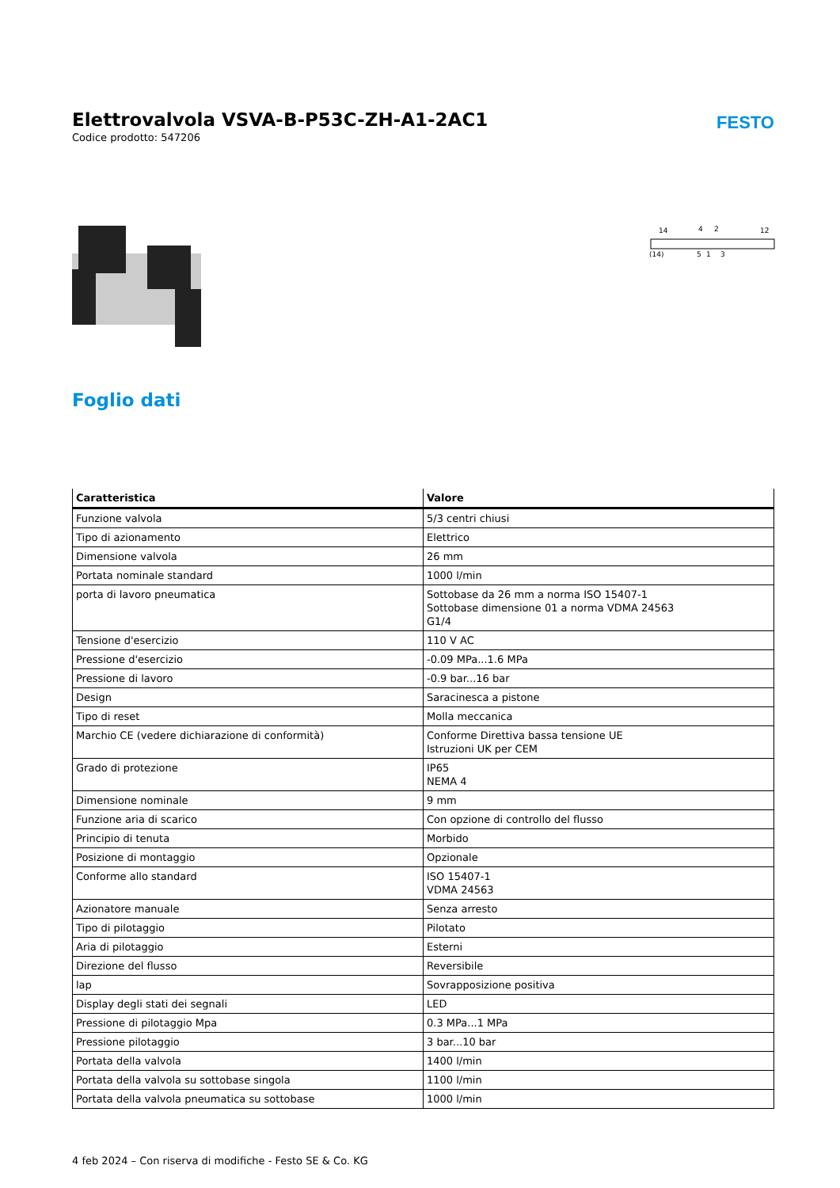Elettrovalvola VSVA-B-P53C-ZH-A1-2AC1
Codice prodotto: 547206
FESTO
14
12
4
2
(14)
5
1
3
Foglio dati
| Caratteristica | Valore |
| --- | --- |
| Funzione valvola | 5/3 centri chiusi |
| Tipo di azionamento | Elettrico |
| Dimensione valvola | 26 mm |
| Portata nominale standard | 1000 l/min |
| porta di lavoro pneumatica | Sottobase da 26 mm a norma ISO 15407-1 Sottobase dimensione 01 a norma VDMA 24563 G1/4 |
| Tensione d'esercizio | 110 V AC |
| Pressione d'esercizio | -0.09 MPa...1.6 MPa |
| Pressione di lavoro | -0.9 bar...16 bar |
| Design | Saracinesca a pistone |
| Tipo di reset | Molla meccanica |
| Marchio CE (vedere dichiarazione di conformità) | Conforme Direttiva bassa tensione UE Istruzioni UK per CEM |
| Grado di protezione | IP65 NEMA 4 |
| Dimensione nominale | 9 mm |
| Funzione aria di scarico | Con opzione di controllo del flusso |
| Principio di tenuta | Morbido |
| Posizione di montaggio | Opzionale |
| Conforme allo standard | ISO 15407-1 VDMA 24563 |
| Azionatore manuale | Senza arresto |
| Tipo di pilotaggio | Pilotato |
| Aria di pilotaggio | Esterni |
| Direzione del flusso | Reversibile |
| lap | Sovrapposizione positiva |
| Display degli stati dei segnali | LED |
| Pressione di pilotaggio Mpa | 0.3 MPa...1 MPa |
| Pressione pilotaggio | 3 bar...10 bar |
| Portata della valvola | 1400 l/min |
| Portata della valvola su sottobase singola | 1100 l/min |
| Portata della valvola pneumatica su sottobase | 1000 l/min |
4 feb 2024 – Con riserva di modifiche - Festo SE & Co. KG